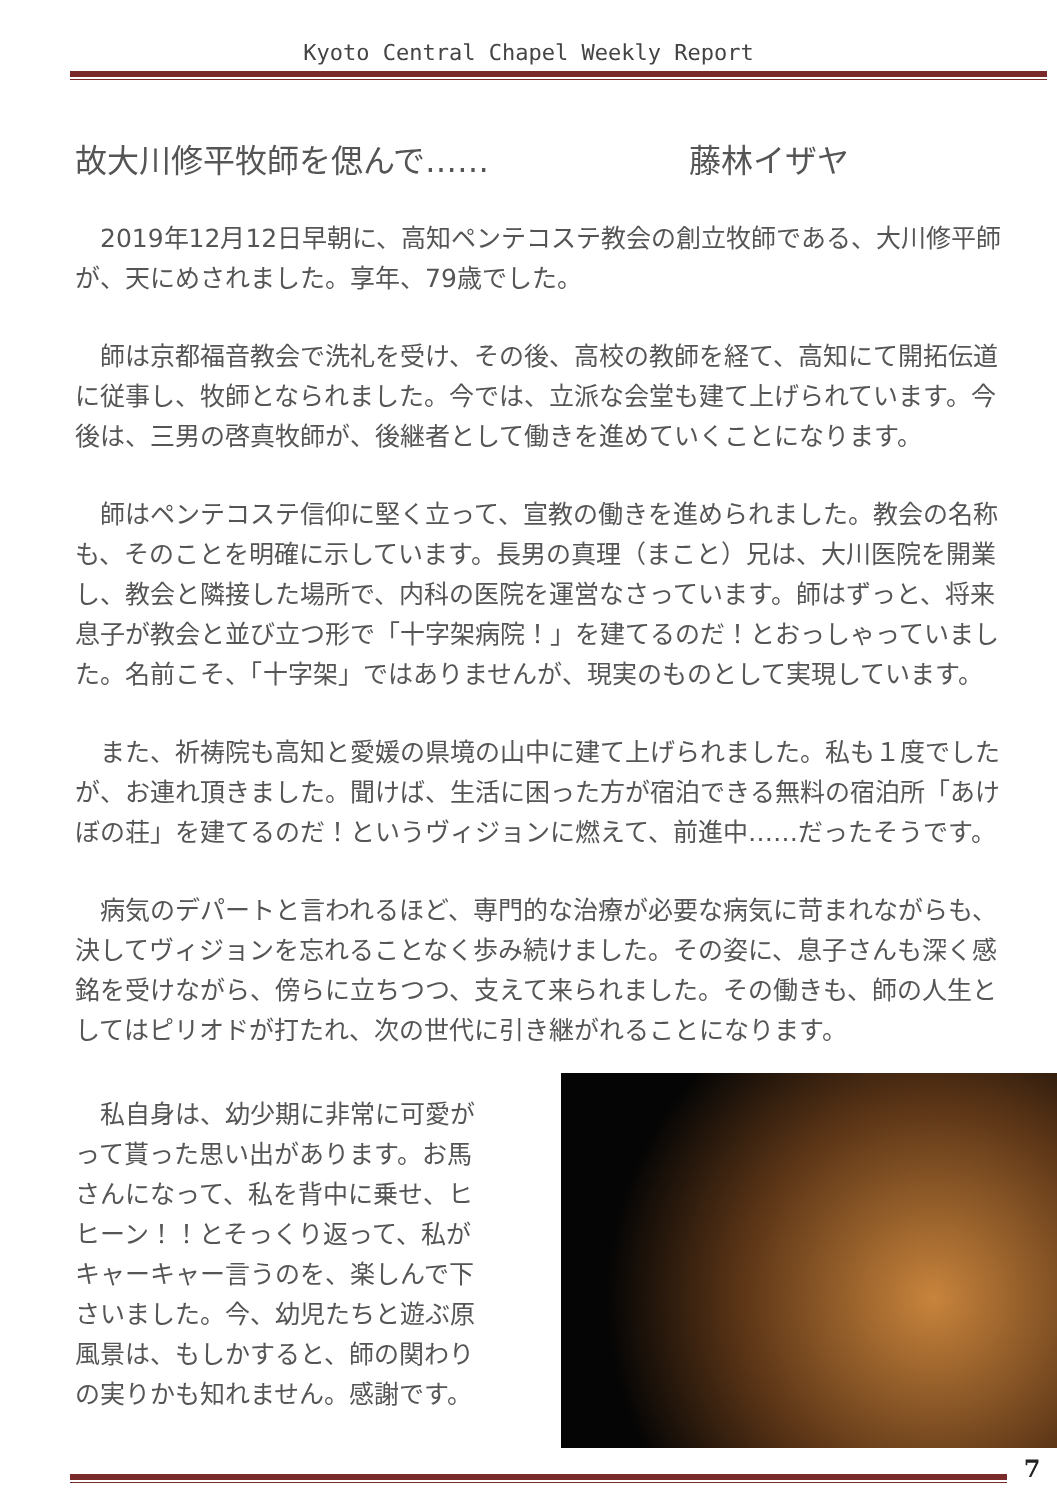Kyoto Central Chapel Weekly Report
故大川修平牧師を偲んで…… 藤林イザヤ
2019年12月12日早朝に、高知ペンテコステ教会の創立牧師である、大川修平師が、天にめされました。享年、79歳でした。
師は京都福音教会で洗礼を受け、その後、高校の教師を経て、高知にて開拓伝道に従事し、牧師となられました。今では、立派な会堂も建て上げられています。今後は、三男の啓真牧師が、後継者として働きを進めていくことになります。
師はペンテコステ信仰に堅く立って、宣教の働きを進められました。教会の名称も、そのことを明確に示しています。長男の真理（まこと）兄は、大川医院を開業し、教会と隣接した場所で、内科の医院を運営なさっています。師はずっと、将来息子が教会と並び立つ形で「十字架病院！」を建てるのだ！とおっしゃっていました。名前こそ、「十字架」ではありませんが、現実のものとして実現しています。
また、祈祷院も高知と愛媛の県境の山中に建て上げられました。私も１度でしたが、お連れ頂きました。聞けば、生活に困った方が宿泊できる無料の宿泊所「あけぼの荘」を建てるのだ！というヴィジョンに燃えて、前進中……だったそうです。
病気のデパートと言われるほど、専門的な治療が必要な病気に苛まれながらも、決してヴィジョンを忘れることなく歩み続けました。その姿に、息子さんも深く感銘を受けながら、傍らに立ちつつ、支えて来られました。その働きも、師の人生としてはピリオドが打たれ、次の世代に引き継がれることになります。
私自身は、幼少期に非常に可愛がって貰った思い出があります。お馬さんになって、私を背中に乗せ、ヒヒーン！！とそっくり返って、私がキャーキャー言うのを、楽しんで下さいました。今、幼児たちと遊ぶ原風景は、もしかすると、師の関わりの実りかも知れません。感謝です。
7